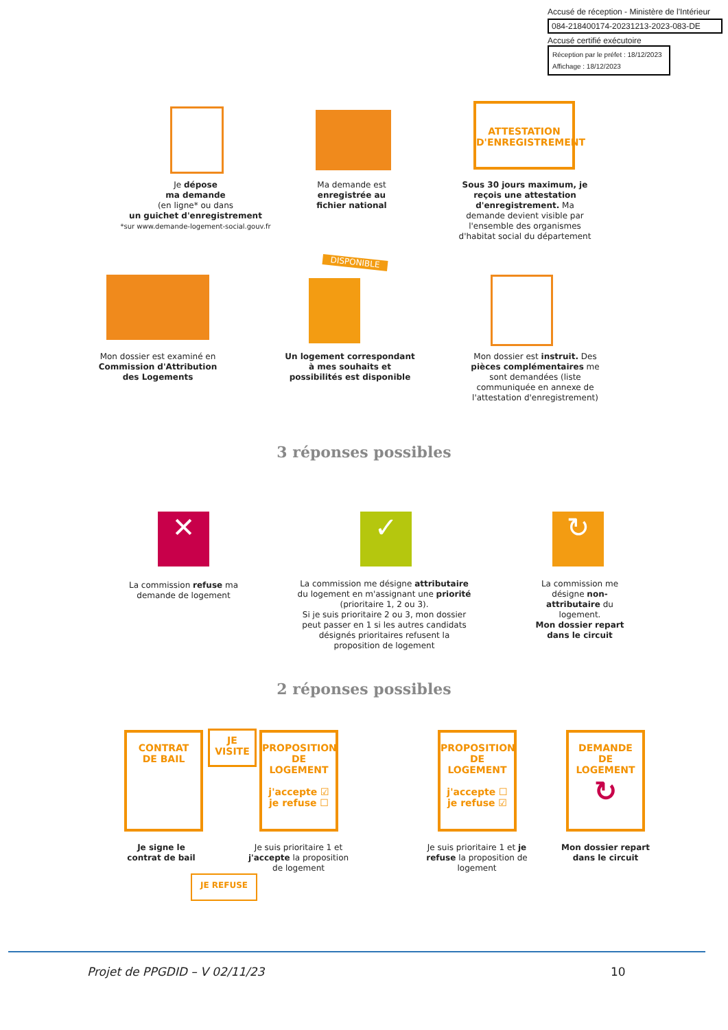Accusé de réception - Ministère de l'Intérieur
084-218400174-20231213-2023-083-DE
Accusé certifié exécutoire
Réception par le préfet : 18/12/2023
Affichage : 18/12/2023
ATTESTATION
D'ENREGISTREMENT
Je dépose
ma demande
(en ligne* ou dans
un guichet d'enregistrement
*sur www.demande-logement-social.gouv.fr
Ma demande est enregistrée au fichier national
Sous 30 jours maximum, je reçois une attestation d'enregistrement. Ma demande devient visible par l'ensemble des organismes d'habitat social du département
DISPONIBLE
Mon dossier est examiné en Commission d'Attribution des Logements
Un logement correspondant à mes souhaits et possibilités est disponible
Mon dossier est instruit. Des pièces complémentaires me sont demandées (liste communiquée en annexe de l'attestation d'enregistrement)
3 réponses possibles
✕ ✓ ↻
La commission refuse ma demande de logement
La commission me désigne attributaire du logement en m'assignant une priorité (prioritaire 1, 2 ou 3).
Si je suis prioritaire 2 ou 3, mon dossier peut passer en 1 si les autres candidats désignés prioritaires refusent la proposition de logement
La commission me désigne non-attributaire du logement.
Mon dossier repart dans le circuit
2 réponses possibles
CONTRAT
DE BAIL
JE
VISITE
PROPOSITION
DE LOGEMENT
j'accepte ☑
je refuse ☐
PROPOSITION
DE LOGEMENT
j'accepte ☐
je refuse ☑
DEMANDE
DE LOGEMENT
↻
Je signe le contrat de bail
Je suis prioritaire 1 et j'accepte la proposition de logement
Je suis prioritaire 1 et je refuse la proposition de logement
Mon dossier repart dans le circuit
JE REFUSE
Projet de PPGDID – V 02/11/23 10